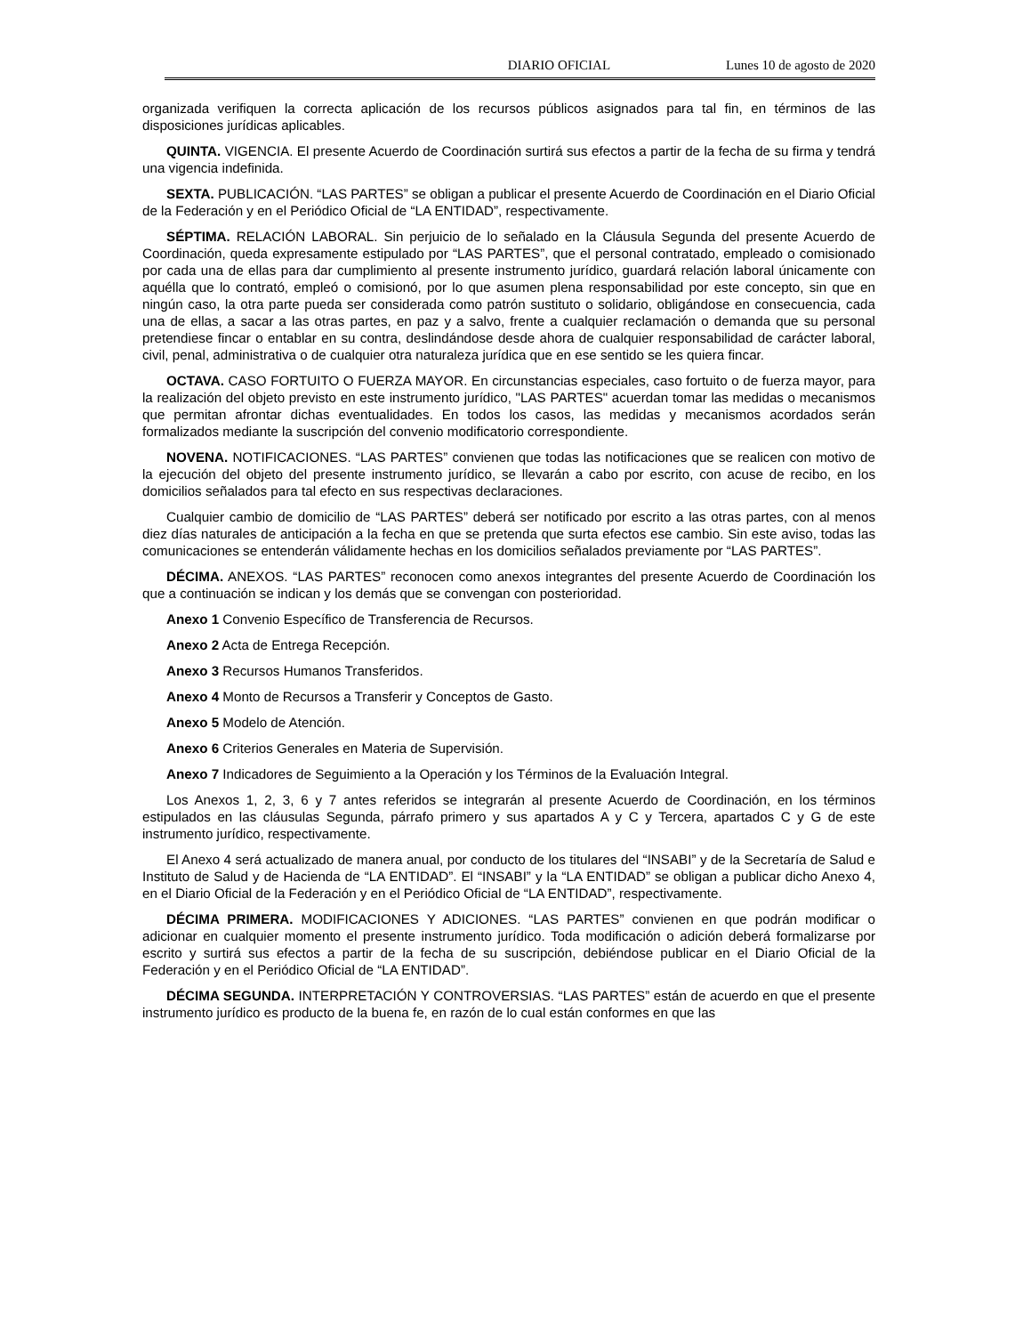DIARIO OFICIAL Lunes 10 de agosto de 2020
organizada verifiquen la correcta aplicación de los recursos públicos asignados para tal fin, en términos de las disposiciones jurídicas aplicables.
QUINTA. VIGENCIA. El presente Acuerdo de Coordinación surtirá sus efectos a partir de la fecha de su firma y tendrá una vigencia indefinida.
SEXTA. PUBLICACIÓN. “LAS PARTES” se obligan a publicar el presente Acuerdo de Coordinación en el Diario Oficial de la Federación y en el Periódico Oficial de “LA ENTIDAD”, respectivamente.
SÉPTIMA. RELACIÓN LABORAL. Sin perjuicio de lo señalado en la Cláusula Segunda del presente Acuerdo de Coordinación, queda expresamente estipulado por “LAS PARTES”, que el personal contratado, empleado o comisionado por cada una de ellas para dar cumplimiento al presente instrumento jurídico, guardará relación laboral únicamente con aquélla que lo contrató, empleó o comisionó, por lo que asumen plena responsabilidad por este concepto, sin que en ningún caso, la otra parte pueda ser considerada como patrón sustituto o solidario, obligándose en consecuencia, cada una de ellas, a sacar a las otras partes, en paz y a salvo, frente a cualquier reclamación o demanda que su personal pretendiese fincar o entablar en su contra, deslindándose desde ahora de cualquier responsabilidad de carácter laboral, civil, penal, administrativa o de cualquier otra naturaleza jurídica que en ese sentido se les quiera fincar.
OCTAVA. CASO FORTUITO O FUERZA MAYOR. En circunstancias especiales, caso fortuito o de fuerza mayor, para la realización del objeto previsto en este instrumento jurídico, "LAS PARTES" acuerdan tomar las medidas o mecanismos que permitan afrontar dichas eventualidades. En todos los casos, las medidas y mecanismos acordados serán formalizados mediante la suscripción del convenio modificatorio correspondiente.
NOVENA. NOTIFICACIONES. “LAS PARTES” convienen que todas las notificaciones que se realicen con motivo de la ejecución del objeto del presente instrumento jurídico, se llevarán a cabo por escrito, con acuse de recibo, en los domicilios señalados para tal efecto en sus respectivas declaraciones.
Cualquier cambio de domicilio de “LAS PARTES” deberá ser notificado por escrito a las otras partes, con al menos diez días naturales de anticipación a la fecha en que se pretenda que surta efectos ese cambio. Sin este aviso, todas las comunicaciones se entenderán válidamente hechas en los domicilios señalados previamente por “LAS PARTES”.
DÉCIMA. ANEXOS. “LAS PARTES” reconocen como anexos integrantes del presente Acuerdo de Coordinación los que a continuación se indican y los demás que se convengan con posterioridad.
Anexo 1 Convenio Específico de Transferencia de Recursos.
Anexo 2 Acta de Entrega Recepción.
Anexo 3 Recursos Humanos Transferidos.
Anexo 4 Monto de Recursos a Transferir y Conceptos de Gasto.
Anexo 5 Modelo de Atención.
Anexo 6 Criterios Generales en Materia de Supervisión.
Anexo 7 Indicadores de Seguimiento a la Operación y los Términos de la Evaluación Integral.
Los Anexos 1, 2, 3, 6 y 7 antes referidos se integrarán al presente Acuerdo de Coordinación, en los términos estipulados en las cláusulas Segunda, párrafo primero y sus apartados A y C y Tercera, apartados C y G de este instrumento jurídico, respectivamente.
El Anexo 4 será actualizado de manera anual, por conducto de los titulares del “INSABI” y de la Secretaría de Salud e Instituto de Salud y de Hacienda de “LA ENTIDAD”. El “INSABI” y la “LA ENTIDAD” se obligan a publicar dicho Anexo 4, en el Diario Oficial de la Federación y en el Periódico Oficial de “LA ENTIDAD”, respectivamente.
DÉCIMA PRIMERA. MODIFICACIONES Y ADICIONES. “LAS PARTES” convienen en que podrán modificar o adicionar en cualquier momento el presente instrumento jurídico. Toda modificación o adición deberá formalizarse por escrito y surtirá sus efectos a partir de la fecha de su suscripción, debiéndose publicar en el Diario Oficial de la Federación y en el Periódico Oficial de “LA ENTIDAD”.
DÉCIMA SEGUNDA. INTERPRETACIÓN Y CONTROVERSIAS. “LAS PARTES” están de acuerdo en que el presente instrumento jurídico es producto de la buena fe, en razón de lo cual están conformes en que las